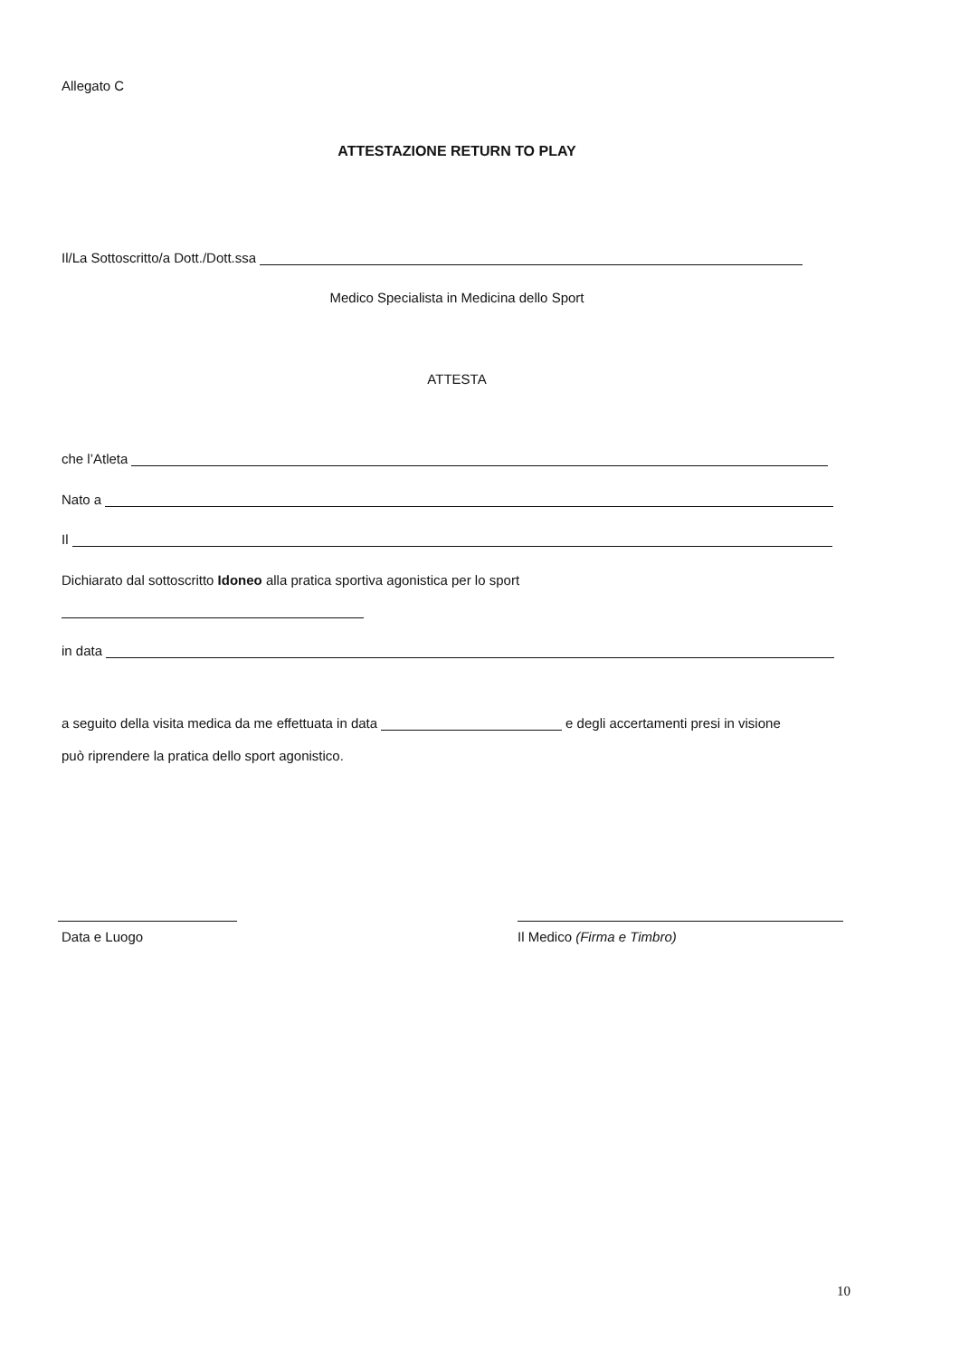Allegato C
ATTESTAZIONE RETURN TO PLAY
Il/La Sottoscritto/a Dott./Dott.ssa
Medico Specialista in Medicina dello Sport
ATTESTA
che l’Atleta
Nato a
Il
Dichiarato dal sottoscritto Idoneo alla pratica sportiva agonistica per lo sport
in data
a seguito della visita medica da me effettuata in data e degli accertamenti presi in visione
può riprendere la pratica dello sport agonistico.
Data e Luogo Il Medico (Firma e Timbro)
10